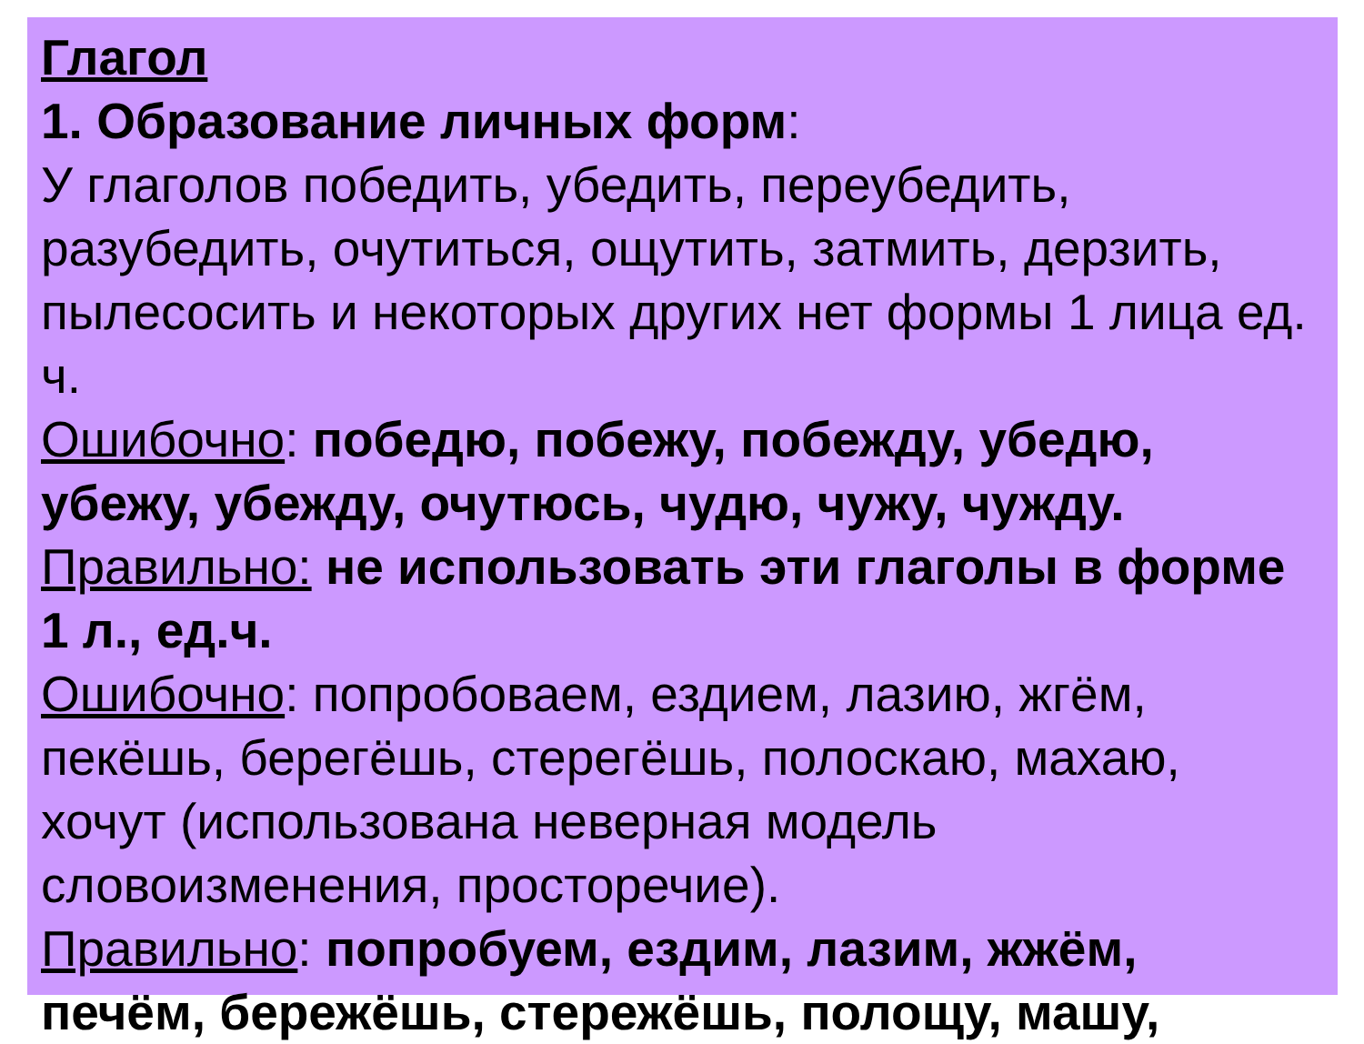Глагол
1. Образование личных форм:
У глаголов победить, убедить, переубедить, разубедить, очутиться, ощутить, затмить, дерзить, пылесосить и некоторых других нет формы 1 лица ед. ч.
Ошибочно: победю, побежу, побежду, убедю, убежу, убежду, очутюсь, чудю, чужу, чужду.
Правильно: не использовать эти глаголы в форме 1 л., ед.ч.
Ошибочно: попробоваем, ездием, лазию, жгём, пекёшь, берегёшь, стерегёшь, полоскаю, махаю, хочут (использована неверная модель словоизменения, просторечие).
Правильно: попробуем, ездим, лазим, жжём, печём, бережёшь, стережёшь, полощу, машу,